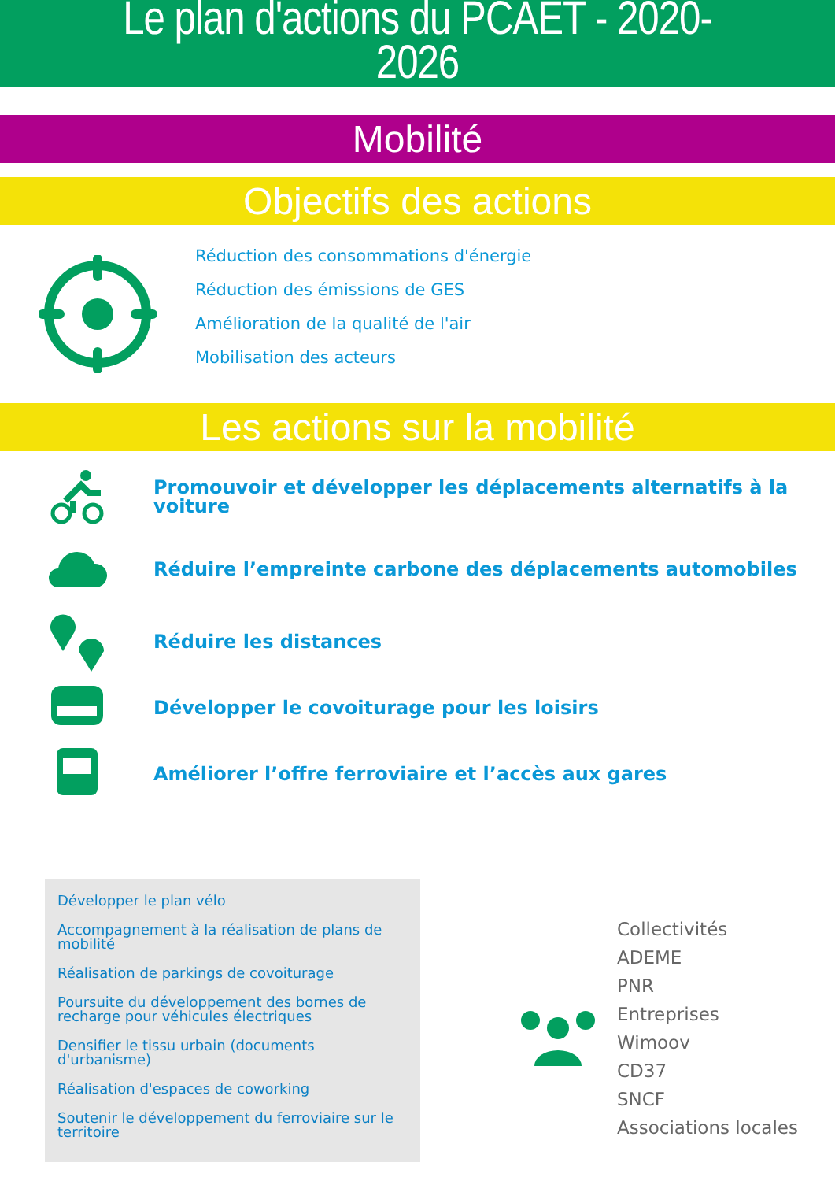Le plan d'actions du PCAET - 2020-
2026
Mobilité
Objectifs des actions
Réduction des consommations d'énergie
Réduction des émissions de GES
Amélioration de la qualité de l'air
Mobilisation des acteurs
Les actions sur la mobilité
Promouvoir et développer les déplacements alternatifs à la
voiture
Réduire l’empreinte carbone des déplacements automobiles
Réduire les distances
Développer le covoiturage pour les loisirs
Améliorer l’offre ferroviaire et l’accès aux gares
Développer le plan vélo
Accompagnement à la réalisation de plans de mobilité
Réalisation de parkings de covoiturage
Poursuite du développement des bornes de recharge pour véhicules électriques
Densifier le tissu urbain (documents d'urbanisme)
Réalisation d'espaces de coworking
Soutenir le développement du ferroviaire sur le territoire
Collectivités
ADEME
PNR
Entreprises
Wimoov
CD37
SNCF
Associations locales